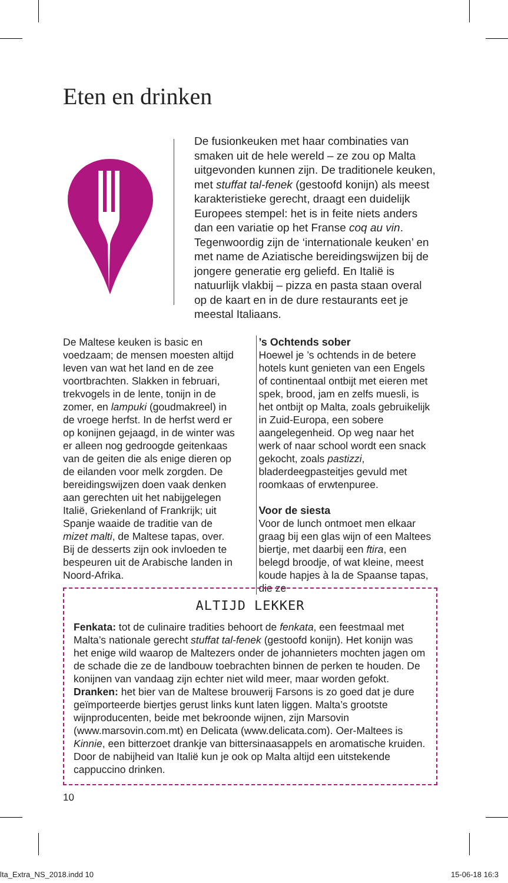Eten en drinken
De fusionkeuken met haar combinaties van smaken uit de hele wereld – ze zou op Malta uitgevonden kunnen zijn. De traditionele keuken, met stuffat tal-fenek (gestoofd konijn) als meest karakteristieke gerecht, draagt een duidelijk Europees stempel: het is in feite niets anders dan een variatie op het Franse coq au vin. Tegenwoordig zijn de ‘internationale keuken’ en met name de Aziatische bereidingswijzen bij de jongere generatie erg geliefd. En Italië is natuurlijk vlakbij – pizza en pasta staan overal op de kaart en in de dure restaurants eet je meestal Italiaans.
De Maltese keuken is basic en voedzaam; de mensen moesten altijd leven van wat het land en de zee voortbrachten. Slakken in februari, trekvogels in de lente, tonijn in de zomer, en lampuki (goudmakreel) in de vroege herfst. In de herfst werd er op konijnen gejaagd, in de winter was er alleen nog gedroogde geitenkaas van de geiten die als enige dieren op de eilanden voor melk zorgden. De bereidingswijzen doen vaak denken aan gerechten uit het nabijgelegen Italië, Griekenland of Frankrijk; uit Spanje waaide de traditie van de mizet malti, de Maltese tapas, over. Bij de desserts zijn ook invloeden te bespeuren uit de Arabische landen in Noord-Afrika.
’s Ochtends sober
Hoewel je ’s ochtends in de betere hotels kunt genieten van een Engels of continentaal ontbijt met eieren met spek, brood, jam en zelfs muesli, is het ontbijt op Malta, zoals gebruikelijk in Zuid-Europa, een sobere aangelegenheid. Op weg naar het werk of naar school wordt een snack gekocht, zoals pastizzi, bladerdeegpasteitjes gevuld met roomkaas of erwtenpuree.
Voor de siesta
Voor de lunch ontmoet men elkaar graag bij een glas wijn of een Maltees biertje, met daarbij een ftira, een belegd broodje, of wat kleine, meest koude hapjes à la de Spaanse tapas, die ze
ALTIJD LEKKER
Fenkata: tot de culinaire tradities behoort de fenkata, een feestmaal met Malta’s nationale gerecht stuffat tal-fenek (gestoofd konijn). Het konijn was het enige wild waarop de Maltezers onder de johannieters mochten jagen om de schade die ze de landbouw toebrachten binnen de perken te houden. De konijnen van vandaag zijn echter niet wild meer, maar worden gefokt.
Dranken: het bier van de Maltese brouwerij Farsons is zo goed dat je dure geïmporteerde biertjes gerust links kunt laten liggen. Malta’s grootste wijnproducenten, beide met bekroonde wijnen, zijn Marsovin (www.marsovin.com.mt) en Delicata (www.delicata.com). Oer-Maltees is Kinnie, een bitterzoet drankje van bittersinaasappels en aromatische kruiden. Door de nabijheid van Italië kun je ook op Malta altijd een uitstekende cappuccino drinken.
10
lta_Extra_NS_2018.indd 10 15-06-18 16:3